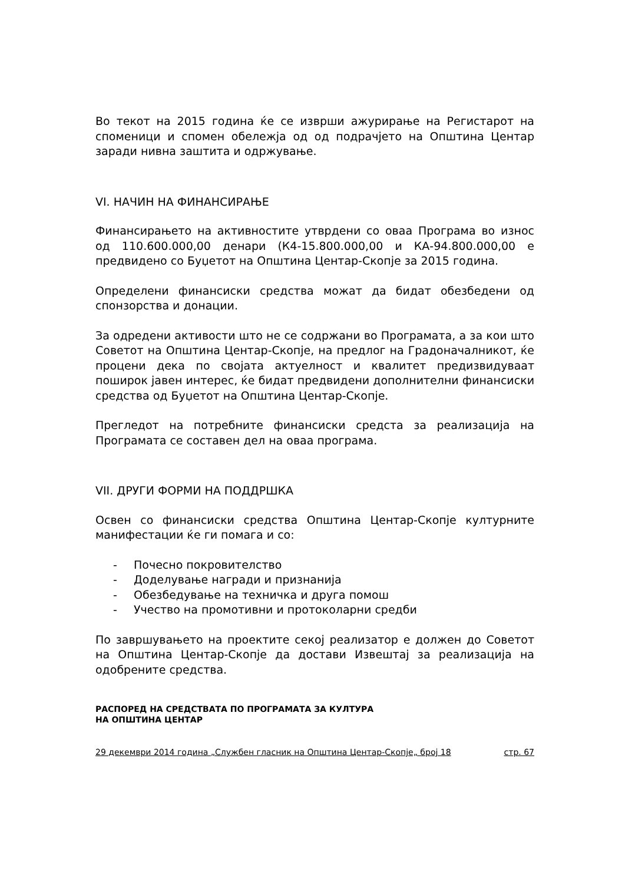Во текот на 2015 година ќе се изврши ажурирање на Регистарот на споменици и спомен обележја од од подрачјето на Општина Центар заради нивна заштита и одржување.
VI. НАЧИН НА ФИНАНСИРАЊЕ
Финансирањето на активностите утврдени со оваа Програма во износ од 110.600.000,00 денари (К4-15.800.000,00 и КА-94.800.000,00 е предвидено со Буџетот на Општина Центар-Скопје за 2015 година.
Определени финансиски средства можат да бидат обезбедени од спонзорства и донации.
За одредени активости што не се содржани во Програмата, а за кои што Советот на Општина Центар-Скопје, на предлог на Градоначалникот, ќе процени дека по својата актуелност и квалитет предизвидуваат поширок јавен интерес, ќе бидат предвидени дополнителни финансиски средства од Буџетот на Општина Центар-Скопје.
Прегледот на потребните финансиски средста за реализација на Програмата се составен дел на оваа програма.
VII. ДРУГИ ФОРМИ НА ПОДДРШКА
Освен со финансиски средства Општина Центар-Скопје културните манифестации ќе ги помага и со:
- Почесно покровителство
- Доделување награди и признанија
- Обезбедување на техничка и друга помош
- Учество на промотивни и протоколарни средби
По завршувањето на проектите секој реализатор е должен до Советот на Општина Центар-Скопје да достави Извештај за реализација на одобрените средства.
РАСПОРЕД НА СРЕДСТВАТА ПО ПРОГРАМАТА ЗА КУЛТУРА
НА ОПШТИНА ЦЕНТАР
29 декември 2014 година „Службен гласник на Општина Центар-Скопје„ број 18 стр. 67